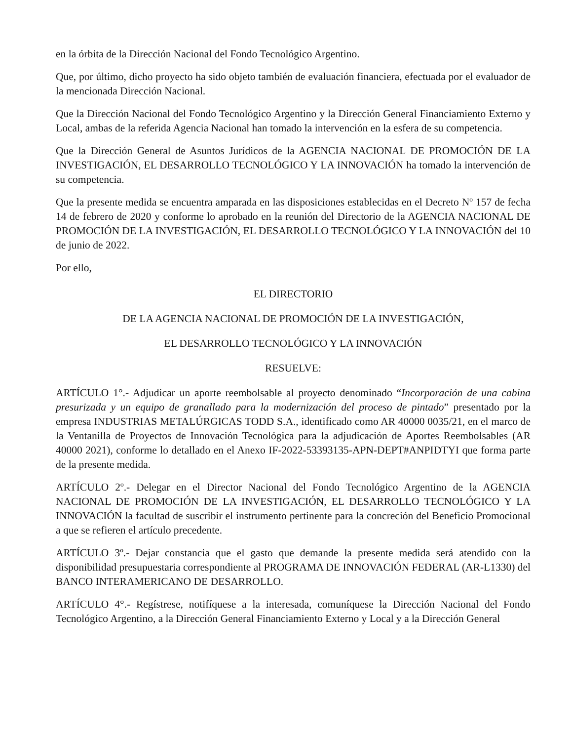en la órbita de la Dirección Nacional del Fondo Tecnológico Argentino.
Que, por último, dicho proyecto ha sido objeto también de evaluación financiera, efectuada por el evaluador de la mencionada Dirección Nacional.
Que la Dirección Nacional del Fondo Tecnológico Argentino y la Dirección General Financiamiento Externo y Local, ambas de la referida Agencia Nacional han tomado la intervención en la esfera de su competencia.
Que la Dirección General de Asuntos Jurídicos de la AGENCIA NACIONAL DE PROMOCIÓN DE LA INVESTIGACIÓN, EL DESARROLLO TECNOLÓGICO Y LA INNOVACIÓN ha tomado la intervención de su competencia.
Que la presente medida se encuentra amparada en las disposiciones establecidas en el Decreto Nº 157 de fecha 14 de febrero de 2020 y conforme lo aprobado en la reunión del Directorio de la AGENCIA NACIONAL DE PROMOCIÓN DE LA INVESTIGACIÓN, EL DESARROLLO TECNOLÓGICO Y LA INNOVACIÓN del 10 de junio de 2022.
Por ello,
EL DIRECTORIO
DE LA AGENCIA NACIONAL DE PROMOCIÓN DE LA INVESTIGACIÓN,
EL DESARROLLO TECNOLÓGICO Y LA INNOVACIÓN
RESUELVE:
ARTÍCULO 1°.- Adjudicar un aporte reembolsable al proyecto denominado “Incorporación de una cabina presurizada y un equipo de granallado para la modernización del proceso de pintado” presentado por la empresa INDUSTRIAS METALÚRGICAS TODD S.A., identificado como AR 40000 0035/21, en el marco de la Ventanilla de Proyectos de Innovación Tecnológica para la adjudicación de Aportes Reembolsables (AR 40000 2021), conforme lo detallado en el Anexo IF-2022-53393135-APN-DEPT#ANPIDTYI que forma parte de la presente medida.
ARTÍCULO 2º.- Delegar en el Director Nacional del Fondo Tecnológico Argentino de la AGENCIA NACIONAL DE PROMOCIÓN DE LA INVESTIGACIÓN, EL DESARROLLO TECNOLÓGICO Y LA INNOVACIÓN la facultad de suscribir el instrumento pertinente para la concreción del Beneficio Promocional a que se refieren el artículo precedente.
ARTÍCULO 3º.- Dejar constancia que el gasto que demande la presente medida será atendido con la disponibilidad presupuestaria correspondiente al PROGRAMA DE INNOVACIÓN FEDERAL (AR-L1330) del BANCO INTERAMERICANO DE DESARROLLO.
ARTÍCULO 4°.- Regístrese, notifíquese a la interesada, comuníquese la Dirección Nacional del Fondo Tecnológico Argentino, a la Dirección General Financiamiento Externo y Local y a la Dirección General